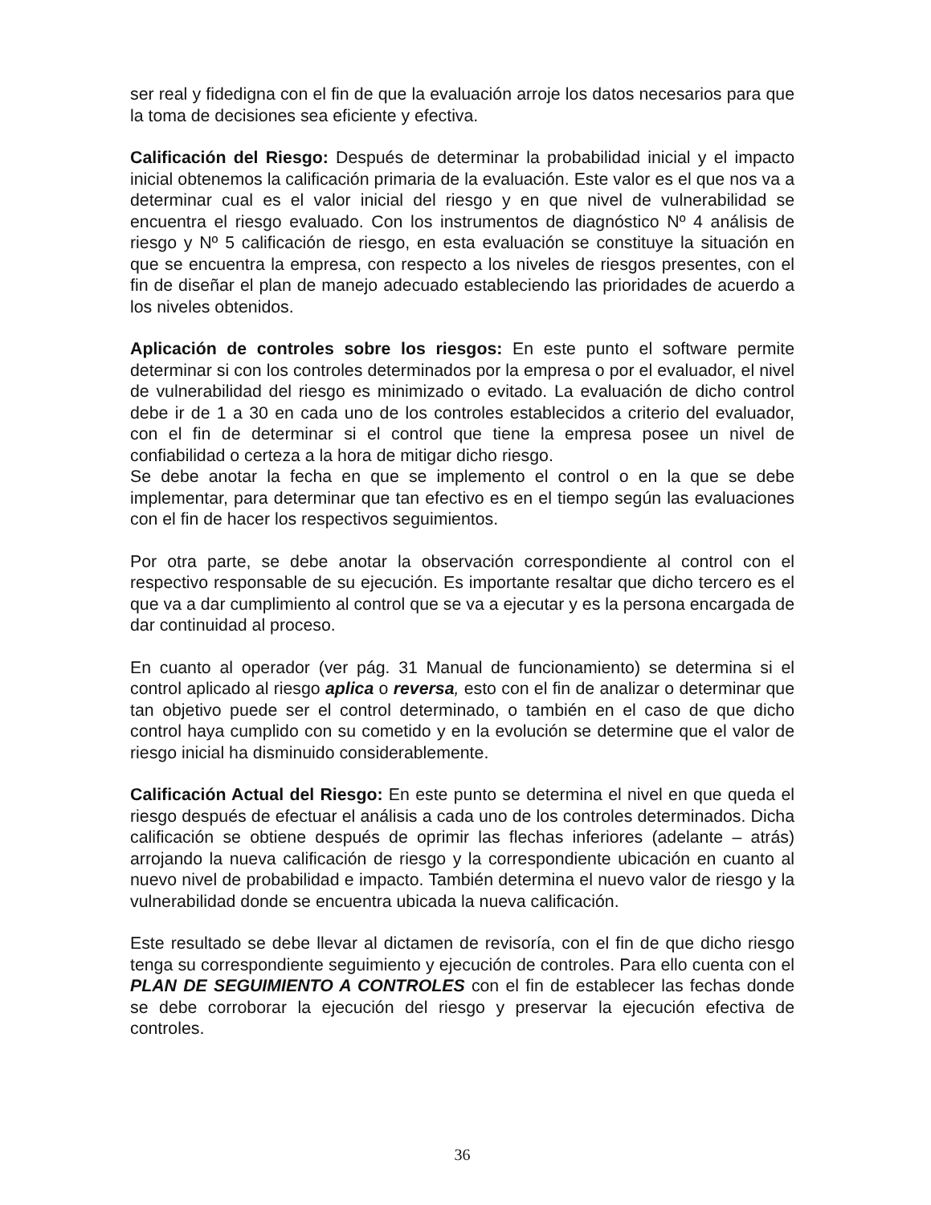ser real y fidedigna con el fin de que la evaluación arroje los datos necesarios para que la toma de decisiones sea eficiente y efectiva.
Calificación del Riesgo: Después de determinar la probabilidad inicial y el impacto inicial obtenemos la calificación primaria de la evaluación. Este valor es el que nos va a determinar cual es el valor inicial del riesgo y en que nivel de vulnerabilidad se encuentra el riesgo evaluado. Con los instrumentos de diagnóstico Nº 4 análisis de riesgo y Nº 5 calificación de riesgo, en esta evaluación se constituye la situación en que se encuentra la empresa, con respecto a los niveles de riesgos presentes, con el fin de diseñar el plan de manejo adecuado estableciendo las prioridades de acuerdo a los niveles obtenidos.
Aplicación de controles sobre los riesgos: En este punto el software permite determinar si con los controles determinados por la empresa o por el evaluador, el nivel de vulnerabilidad del riesgo es minimizado o evitado. La evaluación de dicho control debe ir de 1 a 30 en cada uno de los controles establecidos a criterio del evaluador, con el fin de determinar si el control que tiene la empresa posee un nivel de confiabilidad o certeza a la hora de mitigar dicho riesgo.
Se debe anotar la fecha en que se implemento el control o en la que se debe implementar, para determinar que tan efectivo es en el tiempo según las evaluaciones con el fin de hacer los respectivos seguimientos.
Por otra parte, se debe anotar la observación correspondiente al control con el respectivo responsable de su ejecución. Es importante resaltar que dicho tercero es el que va a dar cumplimiento al control que se va a ejecutar y es la persona encargada de dar continuidad al proceso.
En cuanto al operador (ver pág. 31 Manual de funcionamiento) se determina si el control aplicado al riesgo aplica o reversa, esto con el fin de analizar o determinar que tan objetivo puede ser el control determinado, o también en el caso de que dicho control haya cumplido con su cometido y en la evolución se determine que el valor de riesgo inicial ha disminuido considerablemente.
Calificación Actual del Riesgo: En este punto se determina el nivel en que queda el riesgo después de efectuar el análisis a cada uno de los controles determinados. Dicha calificación se obtiene después de oprimir las flechas inferiores (adelante – atrás) arrojando la nueva calificación de riesgo y la correspondiente ubicación en cuanto al nuevo nivel de probabilidad e impacto. También determina el nuevo valor de riesgo y la vulnerabilidad donde se encuentra ubicada la nueva calificación.
Este resultado se debe llevar al dictamen de revisoría, con el fin de que dicho riesgo tenga su correspondiente seguimiento y ejecución de controles. Para ello cuenta con el PLAN DE SEGUIMIENTO A CONTROLES con el fin de establecer las fechas donde se debe corroborar la ejecución del riesgo y preservar la ejecución efectiva de controles.
36